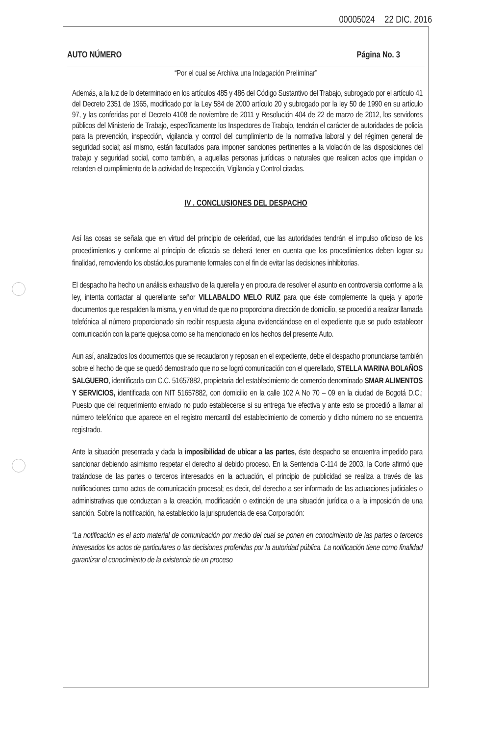00005024 22 DIC. 2016
AUTO NÚMERO Página No. 3
“Por el cual se Archiva una Indagación Preliminar”
Además, a la luz de lo determinado en los artículos 485 y 486 del Código Sustantivo del Trabajo, subrogado por el artículo 41 del Decreto 2351 de 1965, modificado por la Ley 584 de 2000 artículo 20 y subrogado por la ley 50 de 1990 en su artículo 97, y las conferidas por el Decreto 4108 de noviembre de 2011 y Resolución 404 de 22 de marzo de 2012, los servidores públicos del Ministerio de Trabajo, específicamente los Inspectores de Trabajo, tendrán el carácter de autoridades de policía para la prevención, inspección, vigilancia y control del cumplimiento de la normativa laboral y del régimen general de seguridad social; así mismo, están facultados para imponer sanciones pertinentes a la violación de las disposiciones del trabajo y seguridad social, como también, a aquellas personas jurídicas o naturales que realicen actos que impidan o retarden el cumplimiento de la actividad de Inspección, Vigilancia y Control citadas.
IV . CONCLUSIONES DEL DESPACHO
Así las cosas se señala que en virtud del principio de celeridad, que las autoridades tendrán el impulso oficioso de los procedimientos y conforme al principio de eficacia se deberá tener en cuenta que los procedimientos deben lograr su finalidad, removiendo los obstáculos puramente formales con el fin de evitar las decisiones inhibitorias.
El despacho ha hecho un análisis exhaustivo de la querella y en procura de resolver el asunto en controversia conforme a la ley, intenta contactar al querellante señor VILLABALDO MELO RUIZ para que éste complemente la queja y aporte documentos que respalden la misma, y en virtud de que no proporciona dirección de domicilio, se procedió a realizar llamada telefónica al número proporcionado sin recibir respuesta alguna evidenciándose en el expediente que se pudo establecer comunicación con la parte quejosa como se ha mencionado en los hechos del presente Auto.
Aun así, analizados los documentos que se recaudaron y reposan en el expediente, debe el despacho pronunciarse también sobre el hecho de que se quedó demostrado que no se logró comunicación con el querellado, STELLA MARINA BOLAÑOS SALGUERO, identificada con C.C. 51657882, propietaria del establecimiento de comercio denominado SMAR ALIMENTOS Y SERVICIOS, identificada con NIT 51657882, con domicilio en la calle 102 A No 70 – 09 en la ciudad de Bogotá D.C.; Puesto que del requerimiento enviado no pudo establecerse si su entrega fue efectiva y ante esto se procedió a llamar al número telefónico que aparece en el registro mercantil del establecimiento de comercio y dicho número no se encuentra registrado.
Ante la situación presentada y dada la imposibilidad de ubicar a las partes, éste despacho se encuentra impedido para sancionar debiendo asimismo respetar el derecho al debido proceso. En la Sentencia C-114 de 2003, la Corte afirmó que tratándose de las partes o terceros interesados en la actuación, el principio de publicidad se realiza a través de las notificaciones como actos de comunicación procesal; es decir, del derecho a ser informado de las actuaciones judiciales o administrativas que conduzcan a la creación, modificación o extinción de una situación jurídica o a la imposición de una sanción. Sobre la notificación, ha establecido la jurisprudencia de esa Corporación:
“La notificación es el acto material de comunicación por medio del cual se ponen en conocimiento de las partes o terceros interesados los actos de particulares o las decisiones proferidas por la autoridad pública. La notificación tiene como finalidad garantizar el conocimiento de la existencia de un proceso